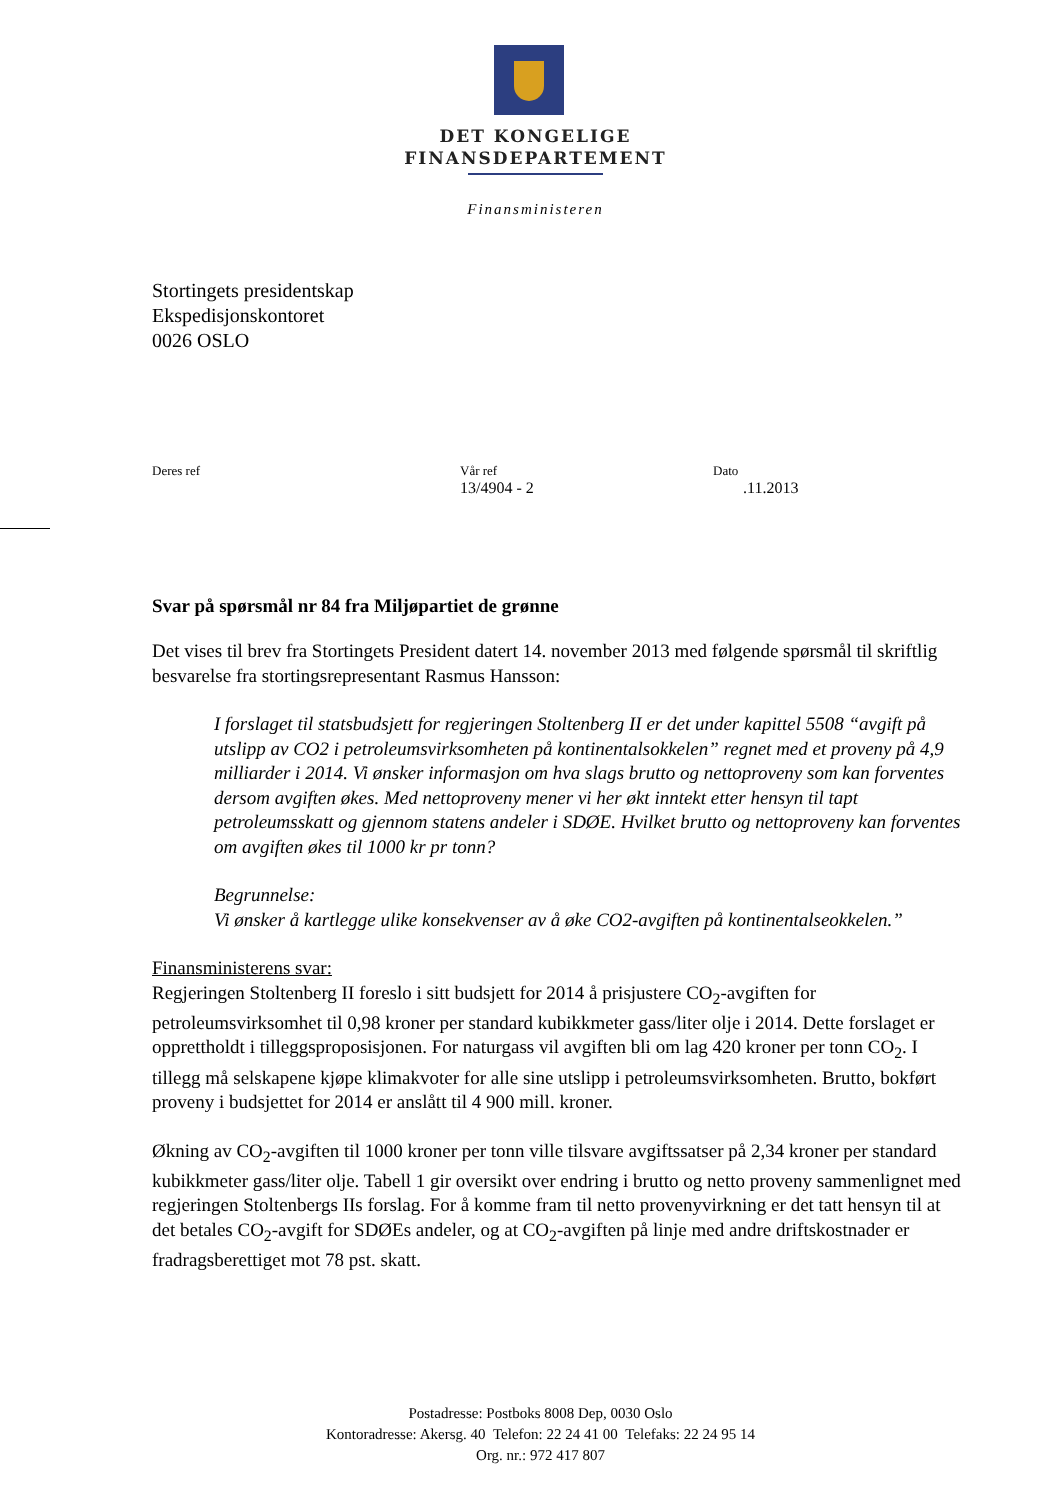DET KONGELIGE
FINANSDEPARTEMENT
Finansministeren
Stortingets presidentskap
Ekspedisjonskontoret
0026 OSLO
Deres ref Vår ref
13/4904 - 2
Dato.11.2013
Svar på spørsmål nr 84 fra Miljøpartiet de grønne
Det vises til brev fra Stortingets President datert 14. november 2013 med følgende spørsmål til skriftlig besvarelse fra stortingsrepresentant Rasmus Hansson:
I forslaget til statsbudsjett for regjeringen Stoltenberg II er det under kapittel 5508 “avgift på utslipp av CO2 i petroleumsvirksomheten på kontinentalsokkelen” regnet med et proveny på 4,9 milliarder i 2014. Vi ønsker informasjon om hva slags brutto og nettoproveny som kan forventes dersom avgiften økes. Med nettoproveny mener vi her økt inntekt etter hensyn til tapt petroleumsskatt og gjennom statens andeler i SDØE. Hvilket brutto og nettoproveny kan forventes om avgiften økes til 1000 kr pr tonn?
Begrunnelse:
Vi ønsker å kartlegge ulike konsekvenser av å øke CO2-avgiften på kontinentalseokkelen.”
Finansministerens svar:
Regjeringen Stoltenberg II foreslo i sitt budsjett for 2014 å prisjustere CO<sub>2</sub>-avgiften for petroleumsvirksomhet til 0,98 kroner per standard kubikkmeter gass/liter olje i 2014. Dette forslaget er opprettholdt i tilleggsproposisjonen. For naturgass vil avgiften bli om lag 420 kroner per tonn CO<sub>2</sub>. I tillegg må selskapene kjøpe klimakvoter for alle sine utslipp i petroleumsvirksomheten. Brutto, bokført proveny i budsjettet for 2014 er anslått til 4 900 mill. kroner.
Økning av CO<sub>2</sub>-avgiften til 1000 kroner per tonn ville tilsvare avgiftssatser på 2,34 kroner per standard kubikkmeter gass/liter olje. Tabell 1 gir oversikt over endring i brutto og netto proveny sammenlignet med regjeringen Stoltenbergs IIs forslag. For å komme fram til netto provenyvirkning er det tatt hensyn til at det betales CO<sub>2</sub>-avgift for SDØEs andeler, og at CO<sub>2</sub>-avgiften på linje med andre driftskostnader er fradragsberettiget mot 78 pst. skatt.
Postadresse: Postboks 8008 Dep, 0030 Oslo
Kontoradresse: Akersg. 40 Telefon: 22 24 41 00 Telefaks: 22 24 95 14
Org. nr.: 972 417 807